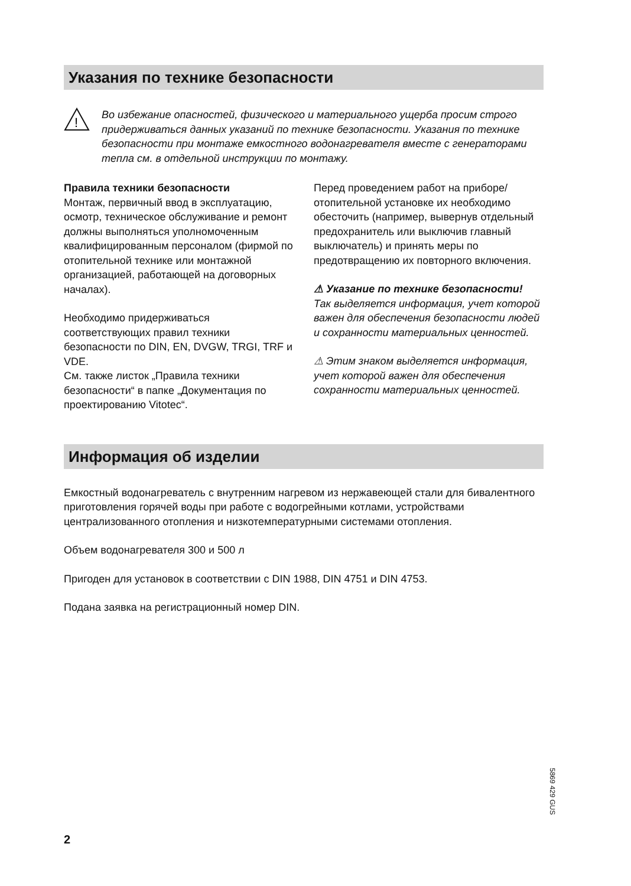Указания по технике безопасности
!
Во избежание опасностей, физического и материального ущерба просим строго придерживаться данных указаний по технике безопасности. Указания по технике безопасности при монтаже емкостного водонагревателя вместе с генераторами тепла см. в отдельной инструкции по монтажу.
Правила техники безопасности
Монтаж, первичный ввод в эксплуатацию, осмотр, техническое обслуживание и ремонт должны выполняться уполномоченным квалифицированным персоналом (фирмой по отопительной технике или монтажной организацией, работающей на договорных началах).
Необходимо придерживаться соответствующих правил техники безопасности по DIN, EN, DVGW, TRGI, TRF и VDE.
См. также листок „Правила техники безопасности“ в папке „Документация по проектированию Vitotec“.
Перед проведением работ на приборе/ отопительной установке их необходимо обесточить (например, вывернув отдельный предохранитель или выключив главный выключатель) и принять меры по предотвращению их повторного включения.
⚠ Указание по технике безопасности!
Так выделяется информация, учет которой важен для обеспечения безопасности людей и сохранности материальных ценностей.
⚠ Этим знаком выделяется информация, учет которой важен для обеспечения сохранности материальных ценностей.
Информация об изделии
Емкостный водонагреватель с внутренним нагревом из нержавеющей стали для бивалентного приготовления горячей воды при работе с водогрейными котлами, устройствами централизованного отопления и низкотемпературными системами отопления.
Объем водонагревателя 300 и 500 л
Пригоден для установок в соответствии с DIN 1988, DIN 4751 и DIN 4753.
Подана заявка на регистрационный номер DIN.
5869 429 GUS
2